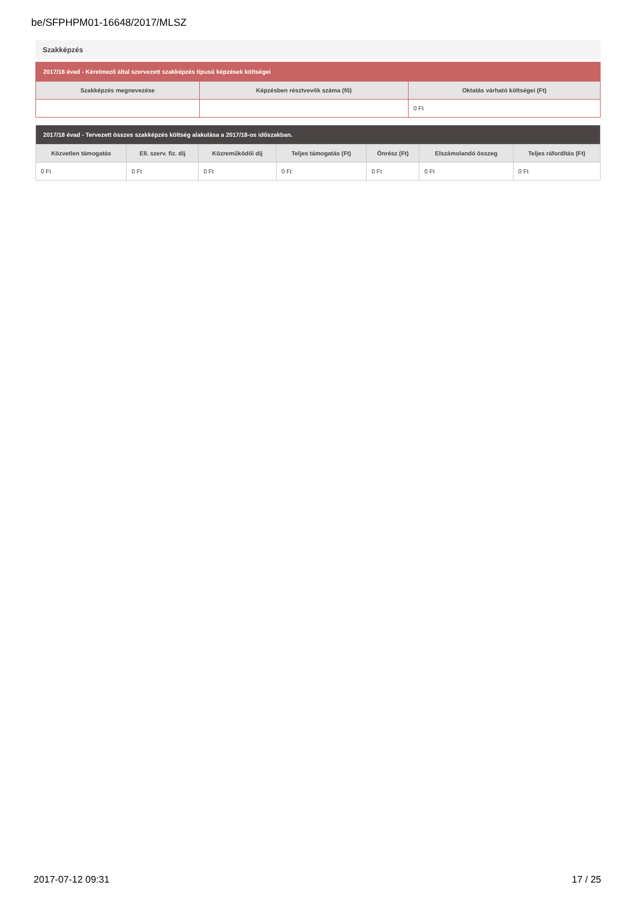be/SFPHPM01-16648/2017/MLSZ
Szakképzés
| 2017/18 évad - Kérelmező által szervezett szakképzés típusú képzések költségei | | |
| --- | --- | --- |
| Szakképzés megnevezése | Képzésben résztvevők száma (fő) | Oktatás várható költségei (Ft) |
| | | 0 Ft |
| 2017/18 évad - Tervezett összes szakképzés költség alakulása a 2017/18-os időszakban. | | | | | | |
| --- | --- | --- | --- | --- | --- | --- |
| Közvetlen támogatás | Ell. szerv. fiz. díj | Közreműködői díj | Teljes támogatás (Ft) | Önrész (Ft) | Elszámolandó összeg | Teljes ráfordítás (Ft) |
| 0 Ft | 0 Ft | 0 Ft | 0 Ft | 0 Ft | 0 Ft | 0 Ft |
2017-07-12 09:31 17 / 25